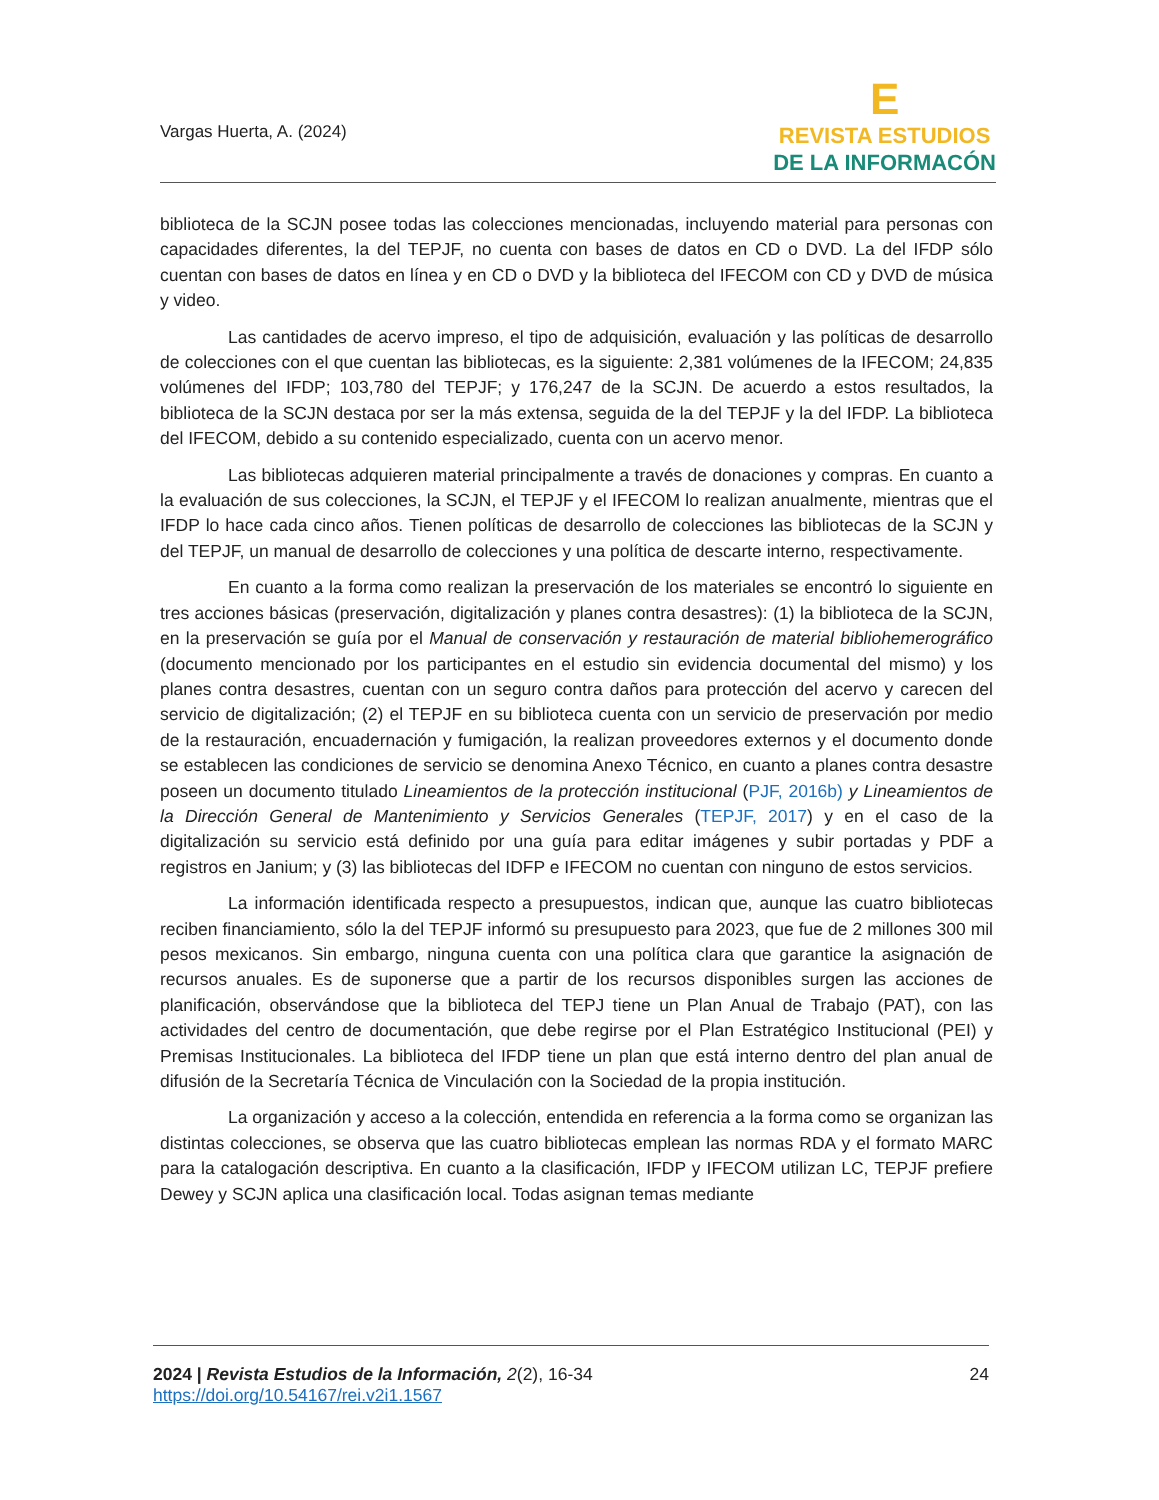Vargas Huerta, A. (2024)
E
REVISTA ESTUDIOS
DE LA INFORMACÓN
biblioteca de la SCJN posee todas las colecciones mencionadas, incluyendo material para personas con capacidades diferentes, la del TEPJF, no cuenta con bases de datos en CD o DVD. La del IFDP sólo cuentan con bases de datos en línea y en CD o DVD y la biblioteca del IFECOM con CD y DVD de música y video.
Las cantidades de acervo impreso, el tipo de adquisición, evaluación y las políticas de desarrollo de colecciones con el que cuentan las bibliotecas, es la siguiente: 2,381 volúmenes de la IFECOM; 24,835 volúmenes del IFDP; 103,780 del TEPJF; y 176,247 de la SCJN. De acuerdo a estos resultados, la biblioteca de la SCJN destaca por ser la más extensa, seguida de la del TEPJF y la del IFDP. La biblioteca del IFECOM, debido a su contenido especializado, cuenta con un acervo menor.
Las bibliotecas adquieren material principalmente a través de donaciones y compras. En cuanto a la evaluación de sus colecciones, la SCJN, el TEPJF y el IFECOM lo realizan anualmente, mientras que el IFDP lo hace cada cinco años. Tienen políticas de desarrollo de colecciones las bibliotecas de la SCJN y del TEPJF, un manual de desarrollo de colecciones y una política de descarte interno, respectivamente.
En cuanto a la forma como realizan la preservación de los materiales se encontró lo siguiente en tres acciones básicas (preservación, digitalización y planes contra desastres): (1) la biblioteca de la SCJN, en la preservación se guía por el Manual de conservación y restauración de material bibliohemerográfico (documento mencionado por los participantes en el estudio sin evidencia documental del mismo) y los planes contra desastres, cuentan con un seguro contra daños para protección del acervo y carecen del servicio de digitalización; (2) el TEPJF en su biblioteca cuenta con un servicio de preservación por medio de la restauración, encuadernación y fumigación, la realizan proveedores externos y el documento donde se establecen las condiciones de servicio se denomina Anexo Técnico, en cuanto a planes contra desastre poseen un documento titulado Lineamientos de la protección institucional (PJF, 2016b) y Lineamientos de la Dirección General de Mantenimiento y Servicios Generales (TEPJF, 2017) y en el caso de la digitalización su servicio está definido por una guía para editar imágenes y subir portadas y PDF a registros en Janium; y (3) las bibliotecas del IDFP e IFECOM no cuentan con ninguno de estos servicios.
La información identificada respecto a presupuestos, indican que, aunque las cuatro bibliotecas reciben financiamiento, sólo la del TEPJF informó su presupuesto para 2023, que fue de 2 millones 300 mil pesos mexicanos. Sin embargo, ninguna cuenta con una política clara que garantice la asignación de recursos anuales. Es de suponerse que a partir de los recursos disponibles surgen las acciones de planificación, observándose que la biblioteca del TEPJ tiene un Plan Anual de Trabajo (PAT), con las actividades del centro de documentación, que debe regirse por el Plan Estratégico Institucional (PEI) y Premisas Institucionales. La biblioteca del IFDP tiene un plan que está interno dentro del plan anual de difusión de la Secretaría Técnica de Vinculación con la Sociedad de la propia institución.
La organización y acceso a la colección, entendida en referencia a la forma como se organizan las distintas colecciones, se observa que las cuatro bibliotecas emplean las normas RDA y el formato MARC para la catalogación descriptiva. En cuanto a la clasificación, IFDP y IFECOM utilizan LC, TEPJF prefiere Dewey y SCJN aplica una clasificación local. Todas asignan temas mediante
2024 | Revista Estudios de la Información, 2(2), 16-34
https://doi.org/10.54167/rei.v2i1.1567
24